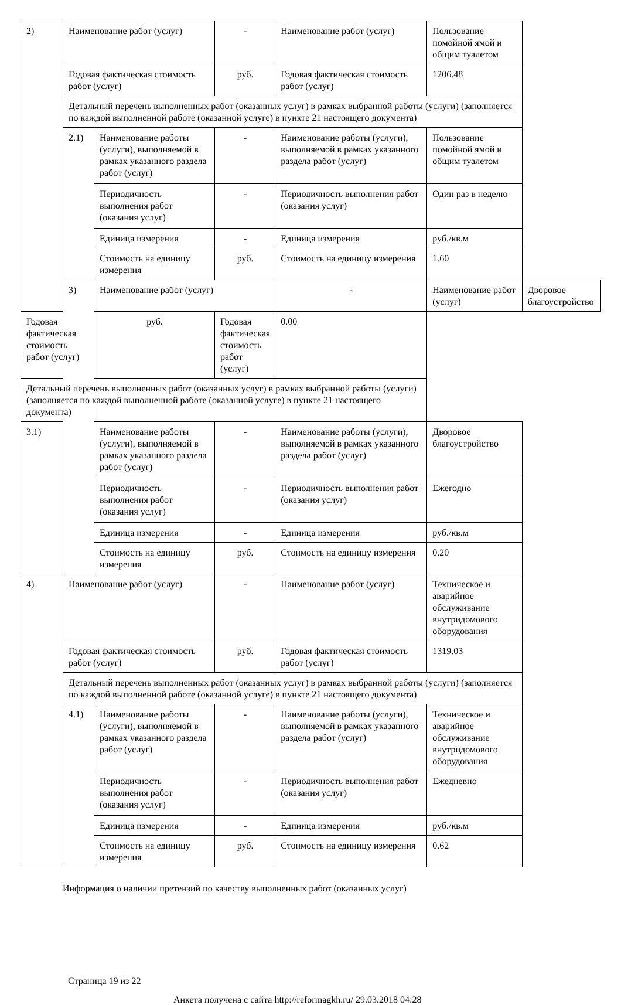| 2) | Наименование работ (услуг) | | - | Наименование работ (услуг) | Пользование помойной ямой и общим туалетом | |
| | Годовая фактическая стоимость работ (услуг) | | руб. | Годовая фактическая стоимость работ (услуг) | 1206.48 | |
| | Детальный перечень выполненных работ (оказанных услуг) в рамках выбранной работы (услуги) (заполняется по каждой выполненной работе (оказанной услуге) в пункте 21 настоящего документа) | | | | | |
| | 2.1) | Наименование работы (услуги), выполняемой в рамках указанного раздела работ (услуг) | - | Наименование работы (услуги), выполняемой в рамках указанного раздела работ (услуг) | Пользование помойной ямой и общим туалетом | |
| | | Периодичность выполнения работ (оказания услуг) | - | Периодичность выполнения работ (оказания услуг) | Один раз в неделю | |
| | | Единица измерения | - | Единица измерения | руб./кв.м | |
| | | Стоимость на единицу измерения | руб. | Стоимость на единицу измерения | 1.60 | |
| | 3) | Наименование работ (услуг) | | - | Наименование работ (услуг) | Дворовое благоустройство |
| Годовая фактическая стоимость работ (услуг) | | руб. | Годовая фактическая стоимость работ (услуг) | 0.00 | | |
| Детальный перечень выполненных работ (оказанных услуг) в рамках выбранной работы (услуги) (заполняется по каждой выполненной работе (оказанной услуге) в пункте 21 настоящего документа) | | | | | | |
| 3.1) | | Наименование работы (услуги), выполняемой в рамках указанного раздела работ (услуг) | - | Наименование работы (услуги), выполняемой в рамках указанного раздела работ (услуг) | Дворовое благоустройство | |
| | | Периодичность выполнения работ (оказания услуг) | - | Периодичность выполнения работ (оказания услуг) | Ежегодно | |
| | | Единица измерения | - | Единица измерения | руб./кв.м | |
| | | Стоимость на единицу измерения | руб. | Стоимость на единицу измерения | 0.20 | |
| 4) | Наименование работ (услуг) | | - | Наименование работ (услуг) | Техническое и аварийное обслуживание внутридомового оборудования | |
| | Годовая фактическая стоимость работ (услуг) | | руб. | Годовая фактическая стоимость работ (услуг) | 1319.03 | |
| | Детальный перечень выполненных работ (оказанных услуг) в рамках выбранной работы (услуги) (заполняется по каждой выполненной работе (оказанной услуге) в пункте 21 настоящего документа) | | | | | |
| | 4.1) | Наименование работы (услуги), выполняемой в рамках указанного раздела работ (услуг) | - | Наименование работы (услуги), выполняемой в рамках указанного раздела работ (услуг) | Техническое и аварийное обслуживание внутридомового оборудования | |
| | | Периодичность выполнения работ (оказания услуг) | - | Периодичность выполнения работ (оказания услуг) | Ежедневно | |
| | | Единица измерения | - | Единица измерения | руб./кв.м | |
| | | Стоимость на единицу измерения | руб. | Стоимость на единицу измерения | 0.62 | |
Информация о наличии претензий по качеству выполненных работ (оказанных услуг)
Страница 19 из 22
Анкета получена с сайта http://reformagkh.ru/ 29.03.2018 04:28